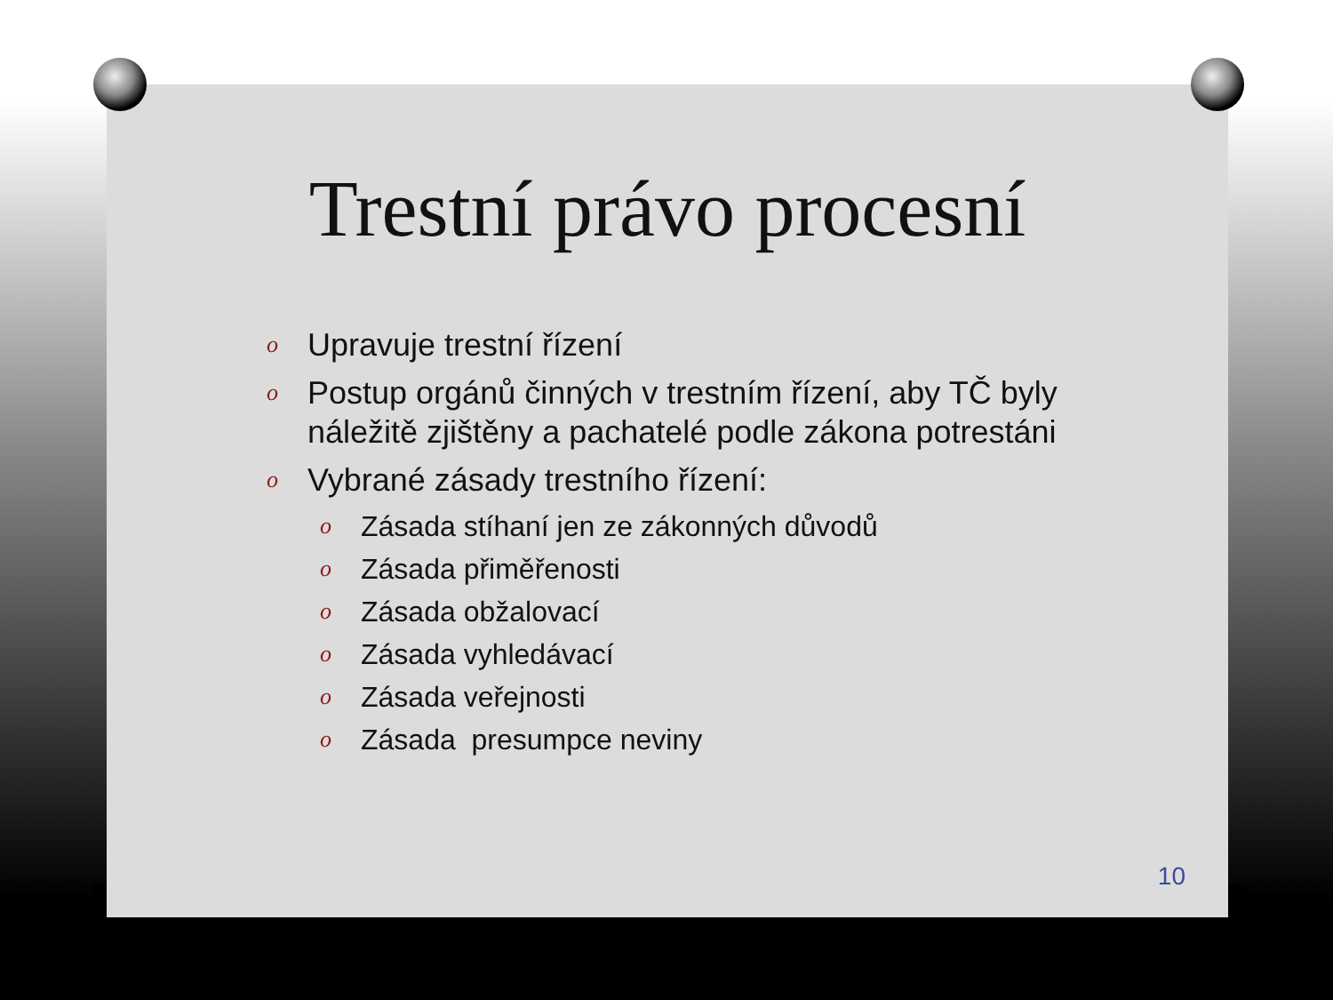Trestní právo procesní
o Upravuje trestní řízení
o Postup orgánů činných v trestním řízení, aby TČ byly náležitě zjištěny a pachatelé podle zákona potrestáni
o Vybrané zásady trestního řízení:
o Zásada stíhaní jen ze zákonných důvodů
o Zásada přiměřenosti
o Zásada obžalovací
o Zásada vyhledávací
o Zásada veřejnosti
o Zásada presumpce neviny
10